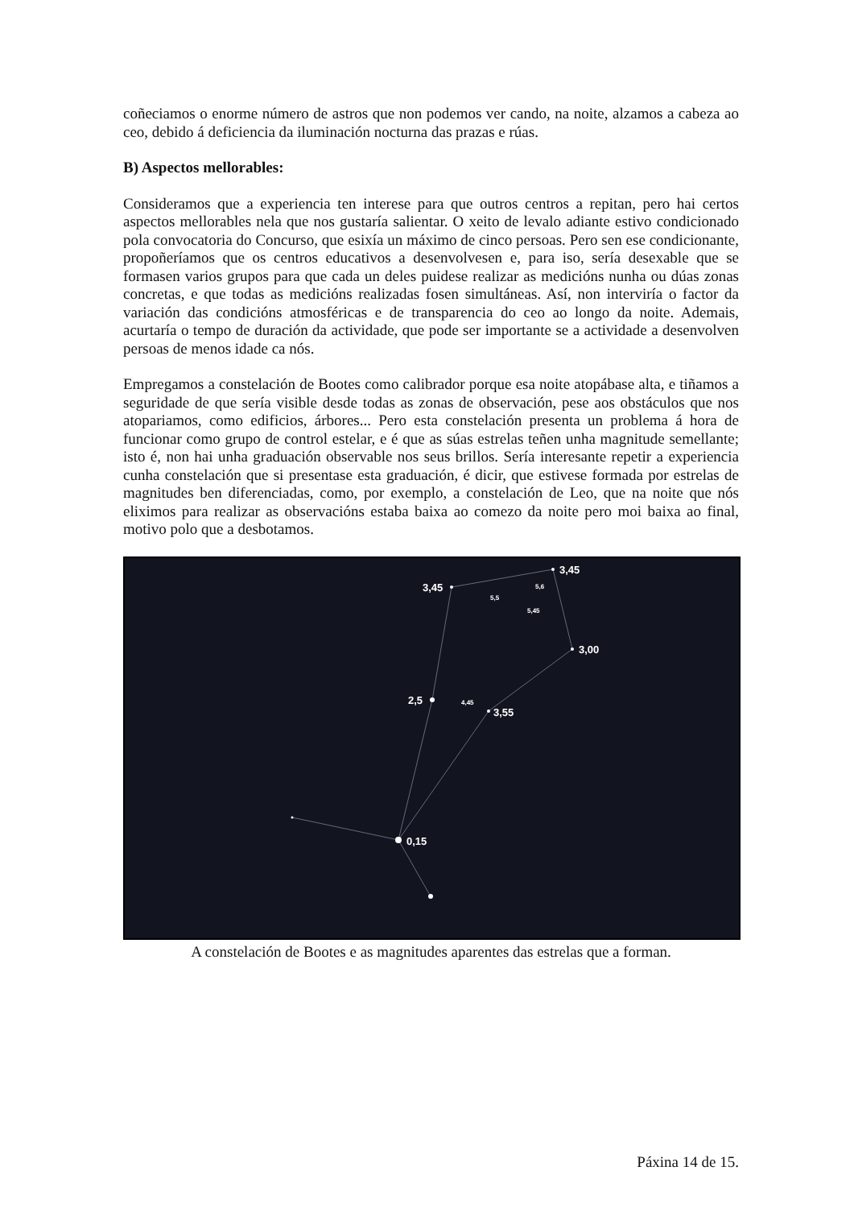coñeciamos o enorme número de astros que non podemos ver cando, na noite, alzamos a cabeza ao ceo, debido á deficiencia da iluminación nocturna das prazas e rúas.
B) Aspectos mellorables:
Consideramos que a experiencia ten interese para que outros centros a repitan, pero hai certos aspectos mellorables nela que nos gustaría salientar. O xeito de levalo adiante estivo condicionado pola convocatoria do Concurso, que esixía un máximo de cinco persoas. Pero sen ese condicionante, propoñeríamos que os centros educativos a desenvolvesen e, para iso, sería desexable que se formasen varios grupos para que cada un deles puidese realizar as medicións nunha ou dúas zonas concretas, e que todas as medicións realizadas fosen simultáneas. Así, non interviría o factor da variación das condicións atmosféricas e de transparencia do ceo ao longo da noite. Ademais, acurtaría o tempo de duración da actividade, que pode ser importante se a actividade a desenvolven persoas de menos idade ca nós.
Empregamos a constelación de Bootes como calibrador porque esa noite atopábase alta, e tiñamos a seguridade de que sería visible desde todas as zonas de observación, pese aos obstáculos que nos atopariamos, como edificios, árbores... Pero esta constelación presenta un problema á hora de funcionar como grupo de control estelar, e é que as súas estrelas teñen unha magnitude semellante; isto é, non hai unha graduación observable nos seus brillos. Sería interesante repetir a experiencia cunha constelación que si presentase esta graduación, é dicir, que estivese formada por estrelas de magnitudes ben diferenciadas, como, por exemplo, a constelación de Leo, que na noite que nós eliximos para realizar as observacións estaba baixa ao comezo da noite pero moi baixa ao final, motivo polo que a desbotamos.
3,45
3,45
3,00
3,55
2,5
0,15
5,5
5,6
5,45
4,45
A constelación de Bootes e as magnitudes aparentes das estrelas que a forman.
Páxina 14 de 15.